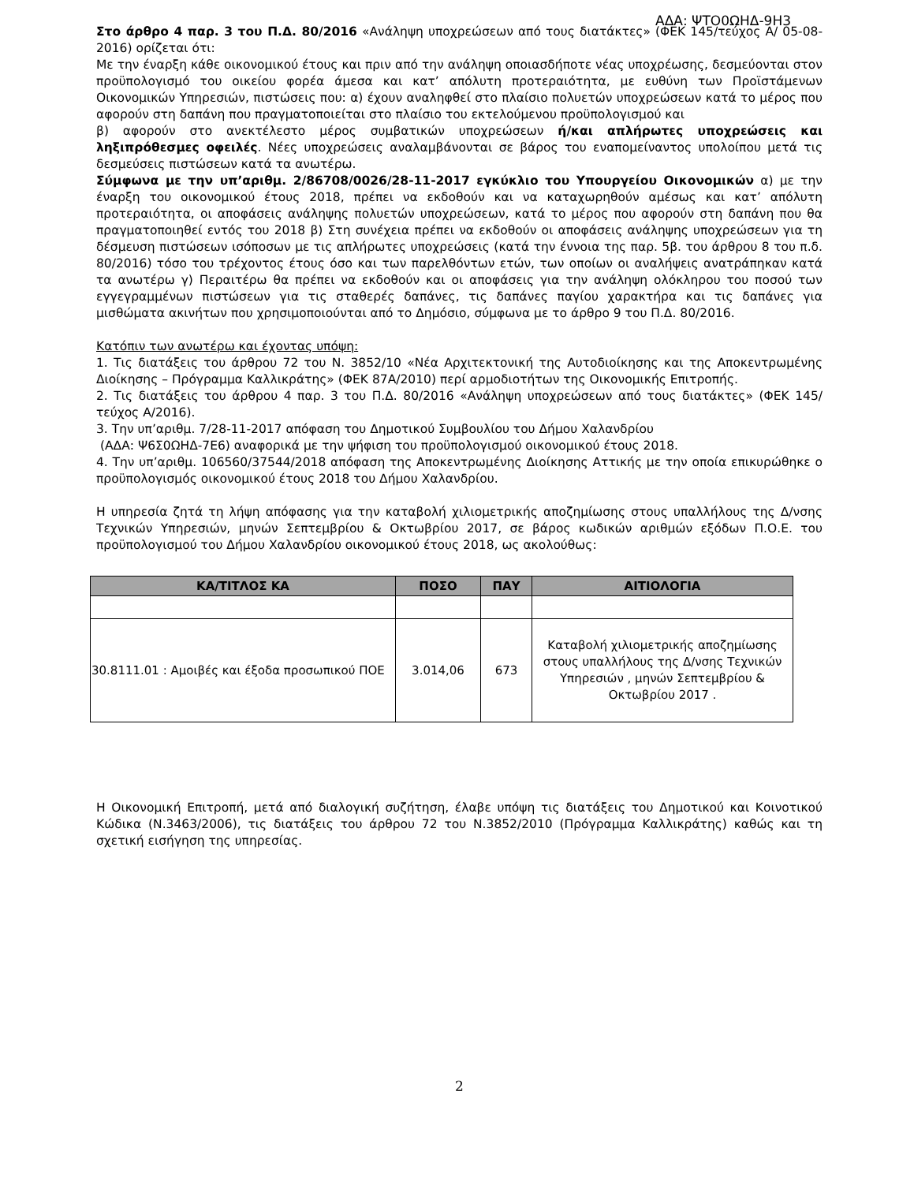ΑΔΑ: ΨΤΟ0ΩΗΔ-9Η3
Στο άρθρο 4 παρ. 3 του Π.Δ. 80/2016 «Ανάληψη υποχρεώσεων από τους διατάκτες» (ΦΕΚ 145/τεύχος Α/ 05-08-2016) ορίζεται ότι:
Με την έναρξη κάθε οικονομικού έτους και πριν από την ανάληψη οποιασδήποτε νέας υποχρέωσης, δεσμεύονται στον προϋπολογισμό του οικείου φορέα άμεσα και κατ’ απόλυτη προτεραιότητα, με ευθύνη των Προϊστάμενων Οικονομικών Υπηρεσιών, πιστώσεις που: α) έχουν αναληφθεί στο πλαίσιο πολυετών υποχρεώσεων κατά το μέρος που αφορούν στη δαπάνη που πραγματοποιείται στο πλαίσιο του εκτελούμενου προϋπολογισμού και
β) αφορούν στο ανεκτέλεστο μέρος συμβατικών υποχρεώσεων ή/και απλήρωτες υποχρεώσεις και ληξιπρόθεσμες οφειλές. Νέες υποχρεώσεις αναλαμβάνονται σε βάρος του εναπομείναντος υπολοίπου μετά τις δεσμεύσεις πιστώσεων κατά τα ανωτέρω.
Σύμφωνα με την υπ’αριθμ. 2/86708/0026/28-11-2017 εγκύκλιο του Υπουργείου Οικονομικών α) με την έναρξη του οικονομικού έτους 2018, πρέπει να εκδοθούν και να καταχωρηθούν αμέσως και κατ’ απόλυτη προτεραιότητα, οι αποφάσεις ανάληψης πολυετών υποχρεώσεων, κατά το μέρος που αφορούν στη δαπάνη που θα πραγματοποιηθεί εντός του 2018 β) Στη συνέχεια πρέπει να εκδοθούν οι αποφάσεις ανάληψης υποχρεώσεων για τη δέσμευση πιστώσεων ισόποσων με τις απλήρωτες υποχρεώσεις (κατά την έννοια της παρ. 5β. του άρθρου 8 του π.δ. 80/2016) τόσο του τρέχοντος έτους όσο και των παρελθόντων ετών, των οποίων οι αναλήψεις ανατράπηκαν κατά τα ανωτέρω γ) Περαιτέρω θα πρέπει να εκδοθούν και οι αποφάσεις για την ανάληψη ολόκληρου του ποσού των εγγεγραμμένων πιστώσεων για τις σταθερές δαπάνες, τις δαπάνες παγίου χαρακτήρα και τις δαπάνες για μισθώματα ακινήτων που χρησιμοποιούνται από το Δημόσιο, σύμφωνα με το άρθρο 9 του Π.Δ. 80/2016.
Κατόπιν των ανωτέρω και έχοντας υπόψη:
1. Τις διατάξεις του άρθρου 72 του Ν. 3852/10 «Νέα Αρχιτεκτονική της Αυτοδιοίκησης και της Αποκεντρωμένης Διοίκησης – Πρόγραμμα Καλλικράτης» (ΦΕΚ 87Α/2010) περί αρμοδιοτήτων της Οικονομικής Επιτροπής.
2. Τις διατάξεις του άρθρου 4 παρ. 3 του Π.Δ. 80/2016 «Ανάληψη υποχρεώσεων από τους διατάκτες» (ΦΕΚ 145/τεύχος Α/2016).
3. Την υπ’αριθμ. 7/28-11-2017 απόφαση του Δημοτικού Συμβουλίου του Δήμου Χαλανδρίου
(ΑΔΑ: Ψ6Σ0ΩΗΔ-7Ε6) αναφορικά με την ψήφιση του προϋπολογισμού οικονομικού έτους 2018.
4. Την υπ’αριθμ. 106560/37544/2018 απόφαση της Αποκεντρωμένης Διοίκησης Αττικής με την οποία επικυρώθηκε ο προϋπολογισμός οικονομικού έτους 2018 του Δήμου Χαλανδρίου.
Η υπηρεσία ζητά τη λήψη απόφασης για την καταβολή χιλιομετρικής αποζημίωσης στους υπαλλήλους της Δ/νσης Τεχνικών Υπηρεσιών, μηνών Σεπτεμβρίου & Οκτωβρίου 2017, σε βάρος κωδικών αριθμών εξόδων Π.Ο.Ε. του προϋπολογισμού του Δήμου Χαλανδρίου οικονομικού έτους 2018, ως ακολούθως:
| ΚΑ/ΤΙΤΛΟΣ ΚΑ | ΠΟΣΟ | ΠΑΥ | ΑΙΤΙΟΛΟΓΙΑ |
| --- | --- | --- | --- |
| 30.8111.01 : Αμοιβές και έξοδα προσωπικού ΠΟΕ | 3.014,06 | 673 | Καταβολή χιλιομετρικής αποζημίωσης στους υπαλλήλους της Δ/νσης Τεχνικών Υπηρεσιών , μηνών Σεπτεμβρίου & Οκτωβρίου 2017 . |
Η Οικονομική Επιτροπή, μετά από διαλογική συζήτηση, έλαβε υπόψη τις διατάξεις του Δημοτικού και Κοινοτικού Κώδικα (Ν.3463/2006), τις διατάξεις του άρθρου 72 του Ν.3852/2010 (Πρόγραμμα Καλλικράτης) καθώς και τη σχετική εισήγηση της υπηρεσίας.
2